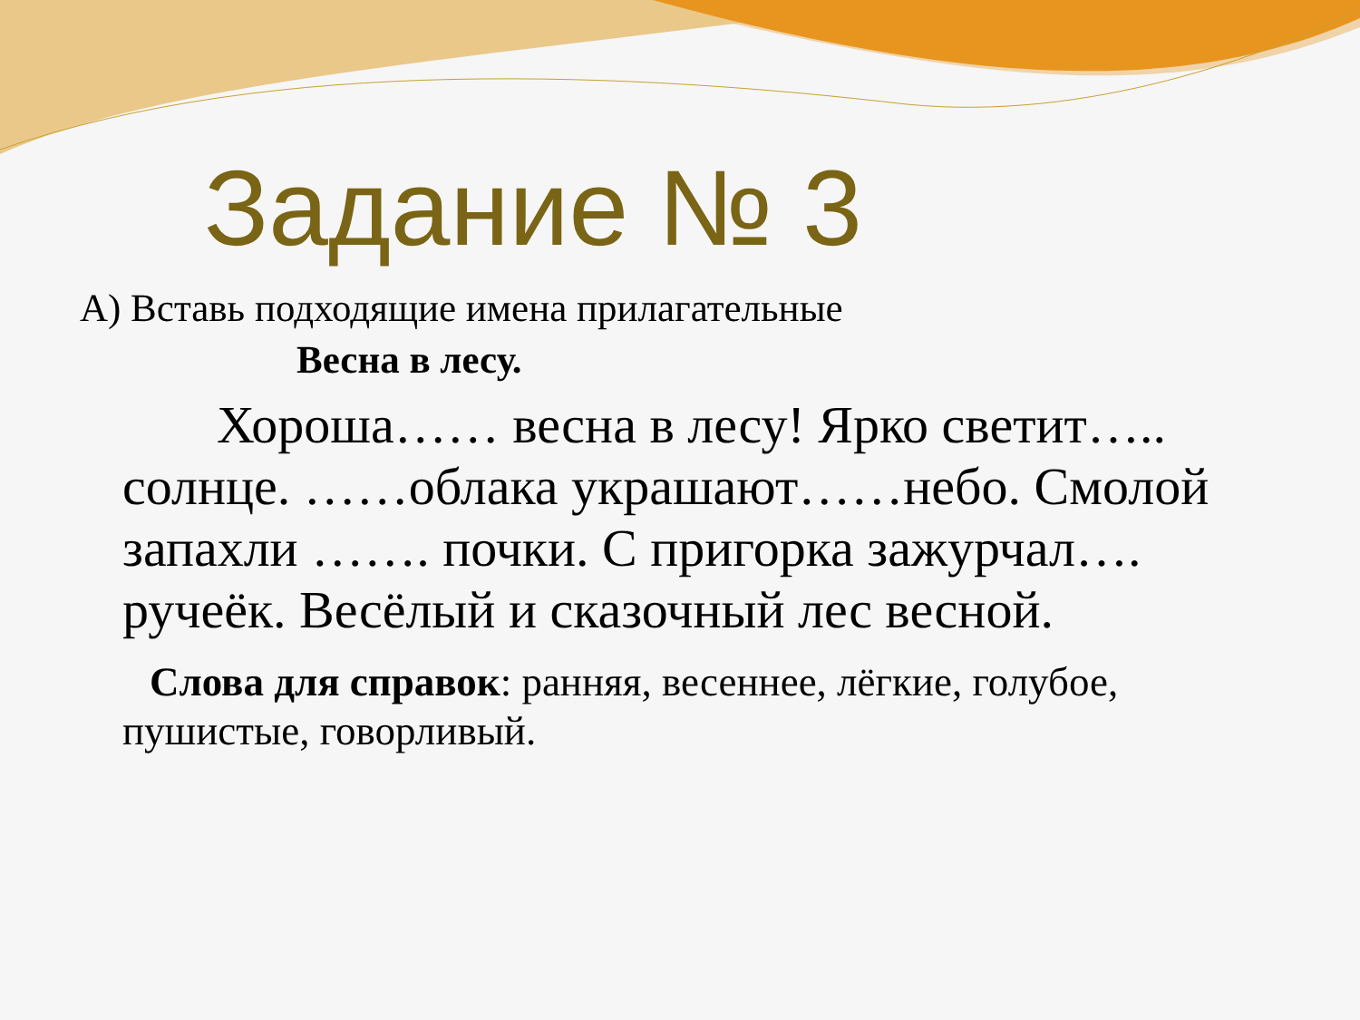Задание № 3
А) Вставь подходящие имена прилагательные
Весна в лесу.
Хороша…… весна в лесу! Ярко светит….. солнце. ……облака украшают……небо. Смолой запахли ……. почки. С пригорка зажурчал…. ручеёк. Весёлый и сказочный лес весной.
Слова для справок: ранняя, весеннее, лёгкие, голубое, пушистые, говорливый.